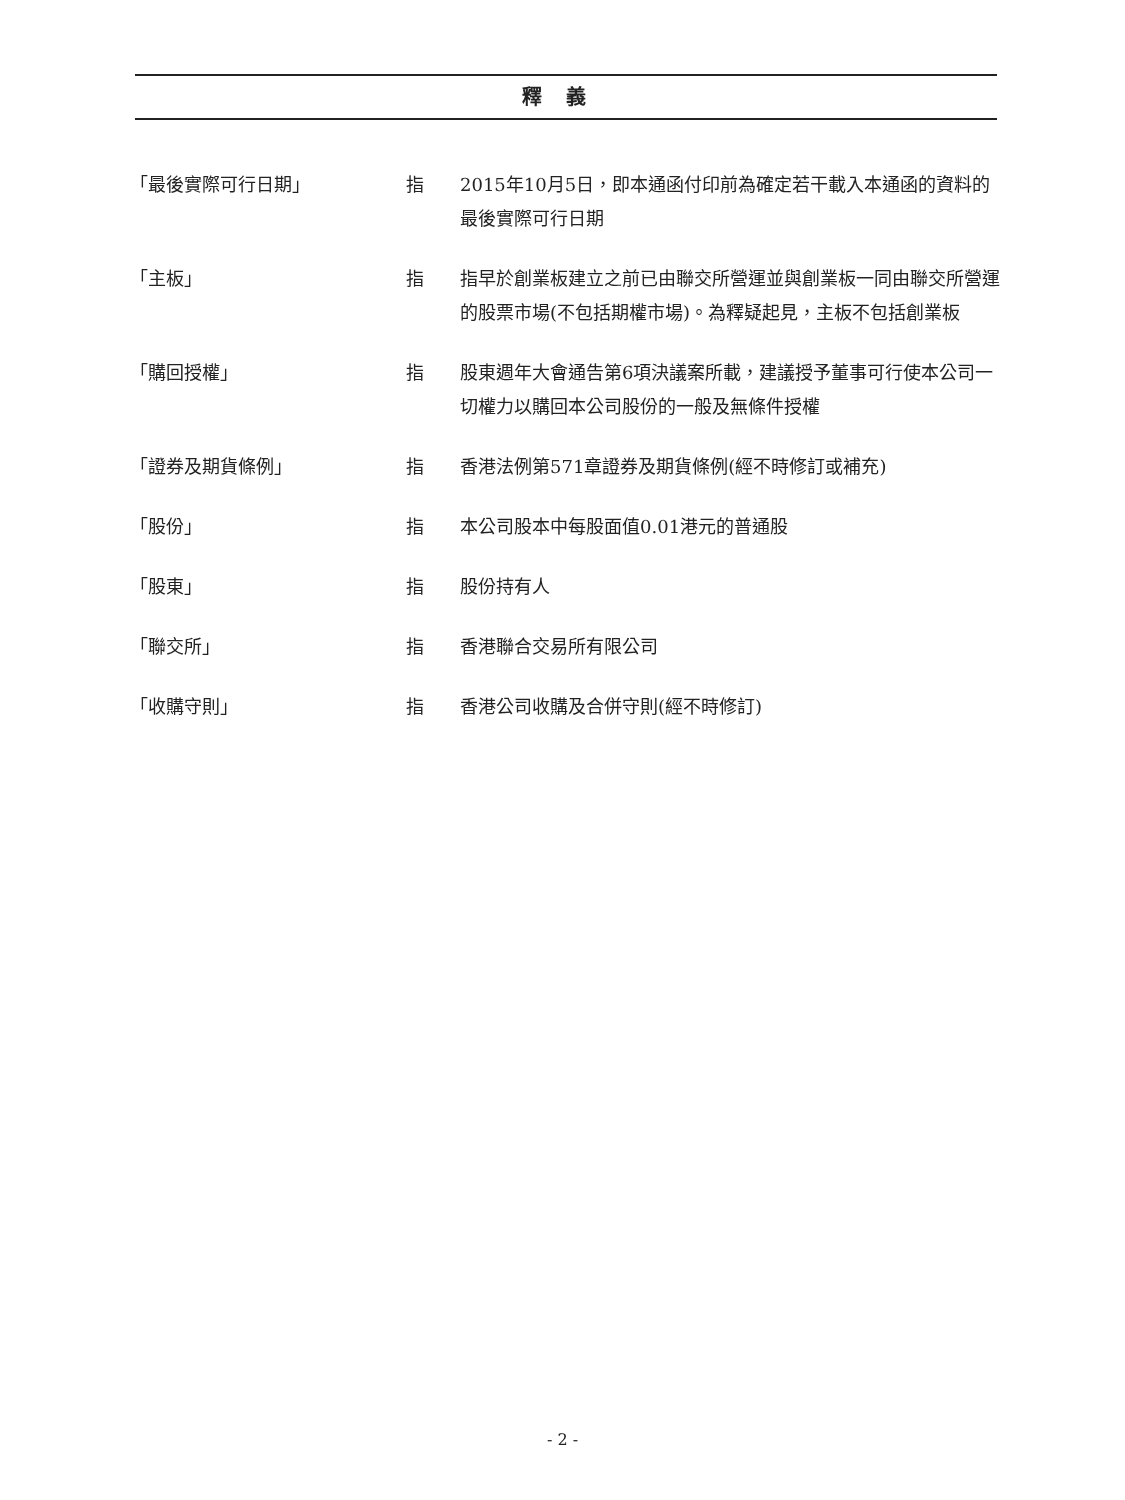釋義
「最後實際可行日期」 指 2015年10月5日，即本通函付印前為確定若干載入本通函的資料的最後實際可行日期
「主板」 指 指早於創業板建立之前已由聯交所營運並與創業板一同由聯交所營運的股票市場(不包括期權市場)。為釋疑起見，主板不包括創業板
「購回授權」 指 股東週年大會通告第6項決議案所載，建議授予董事可行使本公司一切權力以購回本公司股份的一般及無條件授權
「證券及期貨條例」 指 香港法例第571章證券及期貨條例(經不時修訂或補充)
「股份」 指 本公司股本中每股面值0.01港元的普通股
「股東」 指 股份持有人
「聯交所」 指 香港聯合交易所有限公司
「收購守則」 指 香港公司收購及合併守則(經不時修訂)
- 2 -